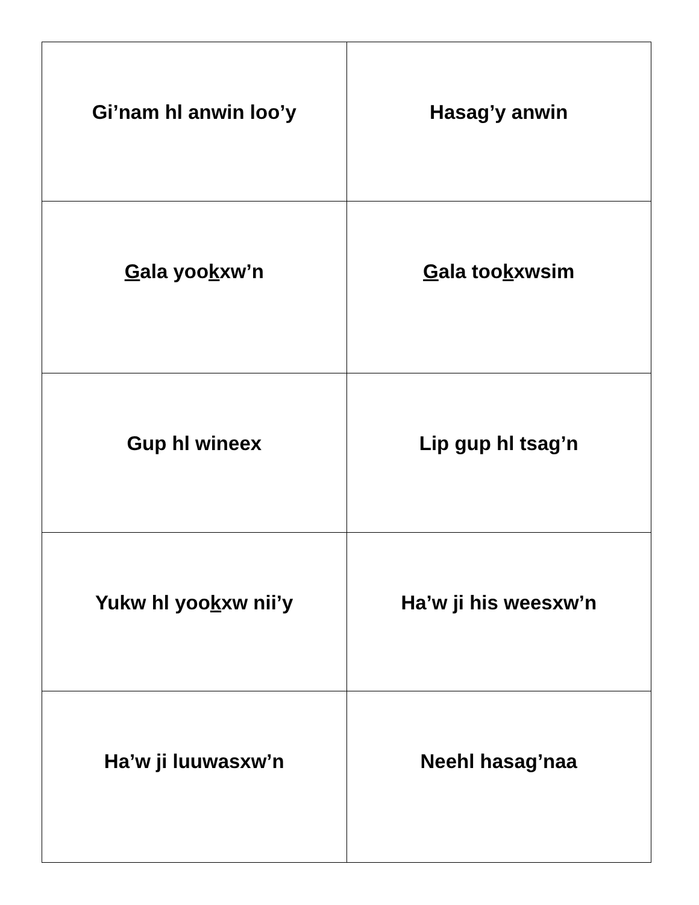| Gi’nam hl anwin loo’y | Hasa g ’y anwin |
| G ala yoo k xw’n | G ala too k xwsim |
| Gup hl wineex | Lip gup hl tsag’n |
| Yukw hl yoo k xw nii’y | Ha’w ji his weesxw’n |
| Ha’w ji luuwasxw’n | Neehl hasa g ’naa |